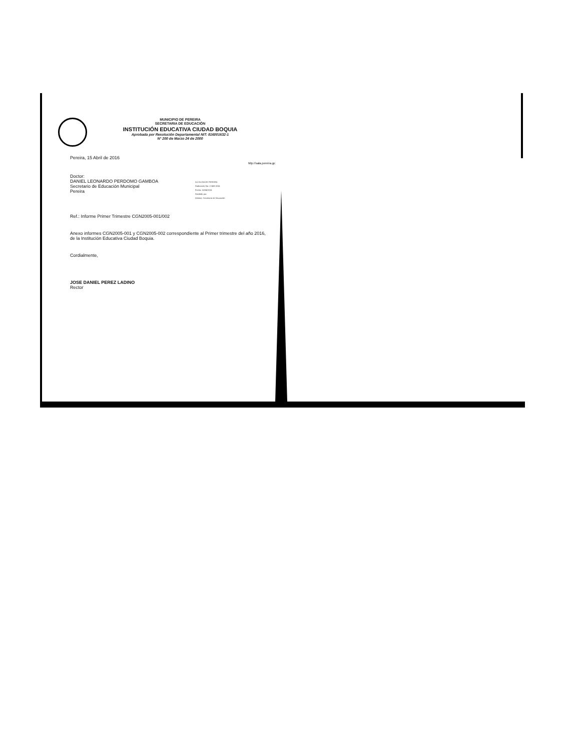MUNICIPIO DE PEREIRA
SECRETARIA DE EDUCACIÓN
INSTITUCIÓN EDUCATIVA CIUDAD BOQUIA
Aprobada por Resolución Departamental NIT: 816001632-1
N° 200 de Marzo 24 de 2000
Pereira, 15 Abril de 2016
http://sala.pereira.gc
Doctor:
DANIEL LEONARDO PERDOMO GAMBOA
Secretario de Educación Municipal
Pereira
Ref.: Informe Primer Trimestre CGN2005-001/002
Anexo informes CGN2005-001 y CGN2005-002 correspondiente al Primer trimestre del año 2016, de la Institución Educativa Ciudad Boquia.
Cordialmente,
JOSE DANIEL PEREZ LADINO
Rector
ALCALDIA DE PEREIRA
Radicación No: 17408-2016
Fecha: 15/04/2016
Recibido por:
Destino: Secretaria de Educación